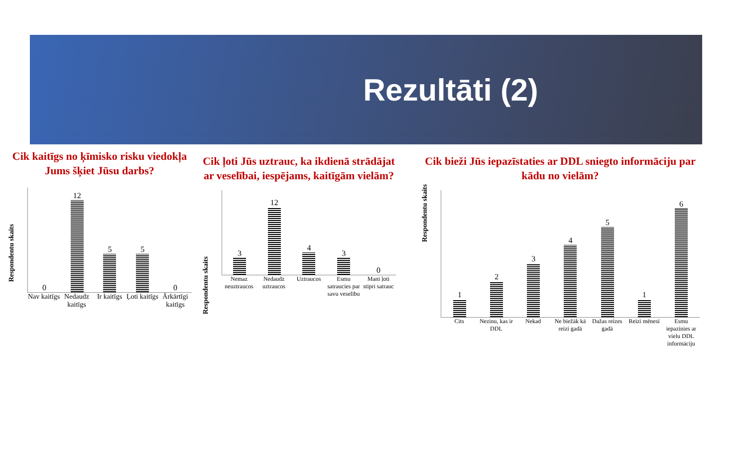Rezultāti (2)
Cik kaitīgs no ķīmisko risku viedokļa Jums šķiet Jūsu darbs?
Respondentu skaits
0
12
5
5
0
Nav kaitīgs Nedaudz kaitīgs Ir kaitīgs Ļoti kaitīgs Ārkārtīgi kaitīgs
Cik ļoti Jūs uztrauc, ka ikdienā strādājat ar veselībai, iespējams, kaitīgām vielām?
Respondentu skaits
3
12
4
3
0
Nemaz neuztraucos Nedaudz uztraucos Uztraucos Esmu satraucies par savu veselību Mani ļoti stipri satrauc
Cik bieži Jūs iepazīstaties ar DDL sniegto informāciju par kādu no vielām?
Respondentu skaits
1
2
3
4
5
1
6
Cits Nezinu, kas ir DDL Nekad Ne biežāk kā reizi gadā Dažas reizes gadā Reizi mēnesī Esmu iepazinies ar vielu DDL informāciju